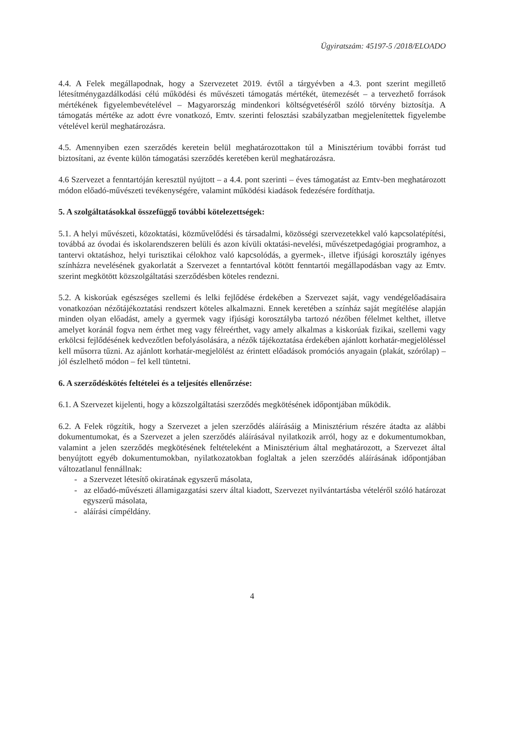Ügyiratszám: 45197-5 /2018/ELOADO
4.4. A Felek megállapodnak, hogy a Szervezetet 2019. évtől a tárgyévben a 4.3. pont szerint megillető létesítménygazdálkodási célú működési és művészeti támogatás mértékét, ütemezését – a tervezhető források mértékének figyelembevételével – Magyarország mindenkori költségvetéséről szóló törvény biztosítja. A támogatás mértéke az adott évre vonatkozó, Emtv. szerinti felosztási szabályzatban megjelenítettek figyelembe vételével kerül meghatározásra.
4.5. Amennyiben ezen szerződés keretein belül meghatározottakon túl a Minisztérium további forrást tud biztosítani, az évente külön támogatási szerződés keretében kerül meghatározásra.
4.6 Szervezet a fenntartóján keresztül nyújtott – a 4.4. pont szerinti – éves támogatást az Emtv-ben meghatározott módon előadó-művészeti tevékenységére, valamint működési kiadások fedezésére fordíthatja.
5. A szolgáltatásokkal összefüggő további kötelezettségek:
5.1. A helyi művészeti, közoktatási, közművelődési és társadalmi, közösségi szervezetekkel való kapcsolatépítési, továbbá az óvodai és iskolarendszeren belüli és azon kívüli oktatási-nevelési, művészetpedagógiai programhoz, a tantervi oktatáshoz, helyi turisztikai célokhoz való kapcsolódás, a gyermek-, illetve ifjúsági korosztály igényes színházra nevelésének gyakorlatát a Szervezet a fenntartóval kötött fenntartói megállapodásban vagy az Emtv. szerint megkötött közszolgáltatási szerződésben köteles rendezni.
5.2. A kiskorúak egészséges szellemi és lelki fejlődése érdekében a Szervezet saját, vagy vendégelőadásaira vonatkozóan nézőtájékoztatási rendszert köteles alkalmazni. Ennek keretében a színház saját megítélése alapján minden olyan előadást, amely a gyermek vagy ifjúsági korosztályba tartozó nézőben félelmet kelthet, illetve amelyet koránál fogva nem érthet meg vagy félreérthet, vagy amely alkalmas a kiskorúak fizikai, szellemi vagy erkölcsi fejlődésének kedvezőtlen befolyásolására, a nézők tájékoztatása érdekében ajánlott korhatár-megjelöléssel kell műsorra tűzni. Az ajánlott korhatár-megjelölést az érintett előadások promóciós anyagain (plakát, szórólap) – jól észlelhető módon – fel kell tüntetni.
6. A szerződéskötés feltételei és a teljesítés ellenőrzése:
6.1. A Szervezet kijelenti, hogy a közszolgáltatási szerződés megkötésének időpontjában működik.
6.2. A Felek rögzítik, hogy a Szervezet a jelen szerződés aláírásáig a Minisztérium részére átadta az alábbi dokumentumokat, és a Szervezet a jelen szerződés aláírásával nyilatkozik arról, hogy az e dokumentumokban, valamint a jelen szerződés megkötésének feltételeként a Minisztérium által meghatározott, a Szervezet által benyújtott egyéb dokumentumokban, nyilatkozatokban foglaltak a jelen szerződés aláírásának időpontjában változatlanul fennállnak:
- a Szervezet létesítő okiratának egyszerű másolata,
- az előadó-művészeti államigazgatási szerv által kiadott, Szervezet nyilvántartásba vételéről szóló határozat egyszerű másolata,
- aláírási címpéldány.
4